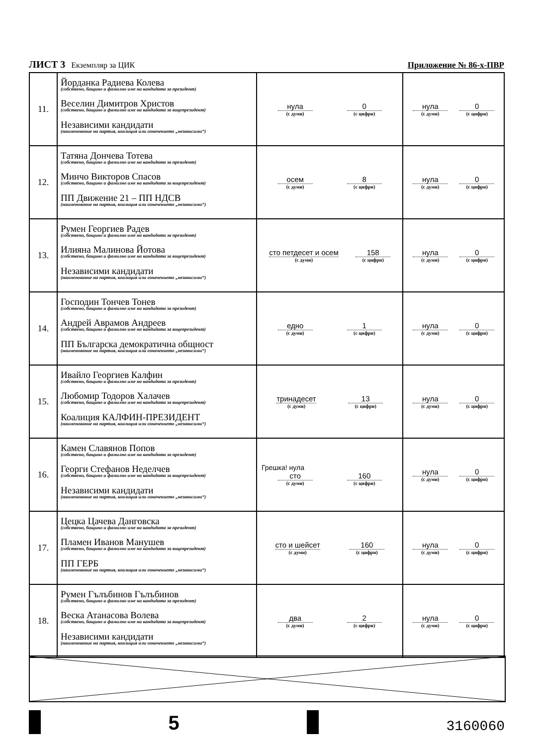ЛИСТ 3 Екземпляр за ЦИК Приложение № 86-х-ПВР
| 11. | Йорданка Радиева Колева (собствено, бащино и фамилно име на кандидата за президент) Веселин Димитров Христов (собствено, бащино и фамилно име на кандидата за вицепрезидент) Независими кандидати (наименование на партия, коалиция или означението „независими“) | нула (с думи) 0 (с цифри) | нула (с думи) 0 (с цифри) |
| 12. | Татяна Дончева Тотева (собствено, бащино и фамилно име на кандидата за президент) Минчо Викторов Спасов (собствено, бащино и фамилно име на кандидата за вицепрезидент) ПП Движение 21 – ПП НДСВ (наименование на партия, коалиция или означението „независими“) | осем (с думи) 8 (с цифри) | нула (с думи) 0 (с цифри) |
| 13. | Румен Георгиев Радев (собствено, бащино и фамилно име на кандидата за президент) Илияна Малинова Йотова (собствено, бащино и фамилно име на кандидата за вицепрезидент) Независими кандидати (наименование на партия, коалиция или означението „независими“) | сто петдесет и осем (с думи) 158 (с цифри) | нула (с думи) 0 (с цифри) |
| 14. | Господин Тончев Тонев (собствено, бащино и фамилно име на кандидата за президент) Андрей Аврамов Андреев (собствено, бащино и фамилно име на кандидата за вицепрезидент) ПП Българска демократична общност (наименование на партия, коалиция или означението „независими“) | едно (с думи) 1 (с цифри) | нула (с думи) 0 (с цифри) |
| 15. | Ивайло Георгиев Калфин (собствено, бащино и фамилно име на кандидата за президент) Любомир Тодоров Халачев (собствено, бащино и фамилно име на кандидата за вицепрезидент) Коалиция КАЛФИН-ПРЕЗИДЕНТ (наименование на партия, коалиция или означението „независими“) | тринадесет (с думи) 13 (с цифри) | нула (с думи) 0 (с цифри) |
| 16. | Камен Славянов Попов (собствено, бащино и фамилно име на кандидата за президент) Георги Стефанов Неделчев (собствено, бащино и фамилно име на кандидата за вицепрезидент) Независими кандидати (наименование на партия, коалиция или означението „независими“) | Грешка! нула сто (с думи) 160 (с цифри) | нула (с думи) 0 (с цифри) |
| 17. | Цецка Цачева Данговска (собствено, бащино и фамилно име на кандидата за президент) Пламен Иванов Манушев (собствено, бащино и фамилно име на кандидата за вицепрезидент) ПП ГЕРБ (наименование на партия, коалиция или означението „независими“) | сто и шейсет (с думи) 160 (с цифри) | нула (с думи) 0 (с цифри) |
| 18. | Румен Гълъбинов Гълъбинов (собствено, бащино и фамилно име на кандидата за президент) Веска Атанасова Волева (собствено, бащино и фамилно име на кандидата за вицепрезидент) Независими кандидати (наименование на партия, коалиция или означението „независими“) | два (с думи) 2 (с цифри) | нула (с думи) 0 (с цифри) |
5
3160060